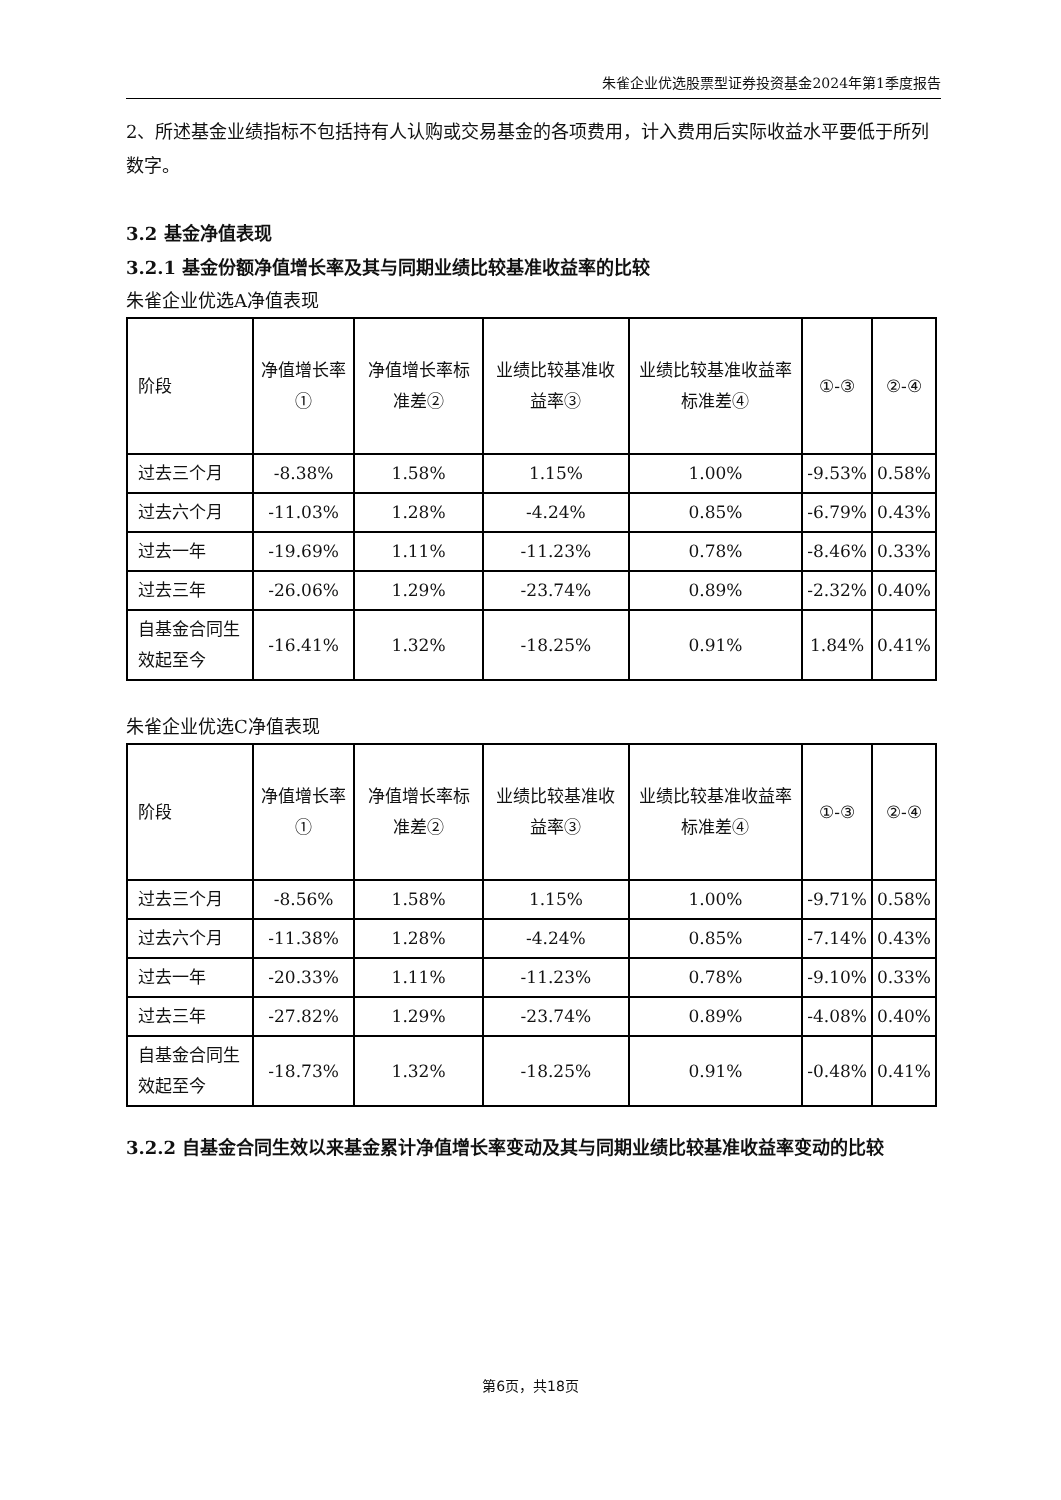朱雀企业优选股票型证券投资基金2024年第1季度报告
2、所述基金业绩指标不包括持有人认购或交易基金的各项费用，计入费用后实际收益水平要低于所列数字。
3.2 基金净值表现
3.2.1 基金份额净值增长率及其与同期业绩比较基准收益率的比较
朱雀企业优选A净值表现
| 阶段 | 净值增长率① | 净值增长率标准差② | 业绩比较基准收益率③ | 业绩比较基准收益率标准差④ | ①-③ | ②-④ |
| --- | --- | --- | --- | --- | --- | --- |
| 过去三个月 | -8.38% | 1.58% | 1.15% | 1.00% | -9.53% | 0.58% |
| 过去六个月 | -11.03% | 1.28% | -4.24% | 0.85% | -6.79% | 0.43% |
| 过去一年 | -19.69% | 1.11% | -11.23% | 0.78% | -8.46% | 0.33% |
| 过去三年 | -26.06% | 1.29% | -23.74% | 0.89% | -2.32% | 0.40% |
| 自基金合同生效起至今 | -16.41% | 1.32% | -18.25% | 0.91% | 1.84% | 0.41% |
朱雀企业优选C净值表现
| 阶段 | 净值增长率① | 净值增长率标准差② | 业绩比较基准收益率③ | 业绩比较基准收益率标准差④ | ①-③ | ②-④ |
| --- | --- | --- | --- | --- | --- | --- |
| 过去三个月 | -8.56% | 1.58% | 1.15% | 1.00% | -9.71% | 0.58% |
| 过去六个月 | -11.38% | 1.28% | -4.24% | 0.85% | -7.14% | 0.43% |
| 过去一年 | -20.33% | 1.11% | -11.23% | 0.78% | -9.10% | 0.33% |
| 过去三年 | -27.82% | 1.29% | -23.74% | 0.89% | -4.08% | 0.40% |
| 自基金合同生效起至今 | -18.73% | 1.32% | -18.25% | 0.91% | -0.48% | 0.41% |
3.2.2 自基金合同生效以来基金累计净值增长率变动及其与同期业绩比较基准收益率变动的比较
第6页，共18页